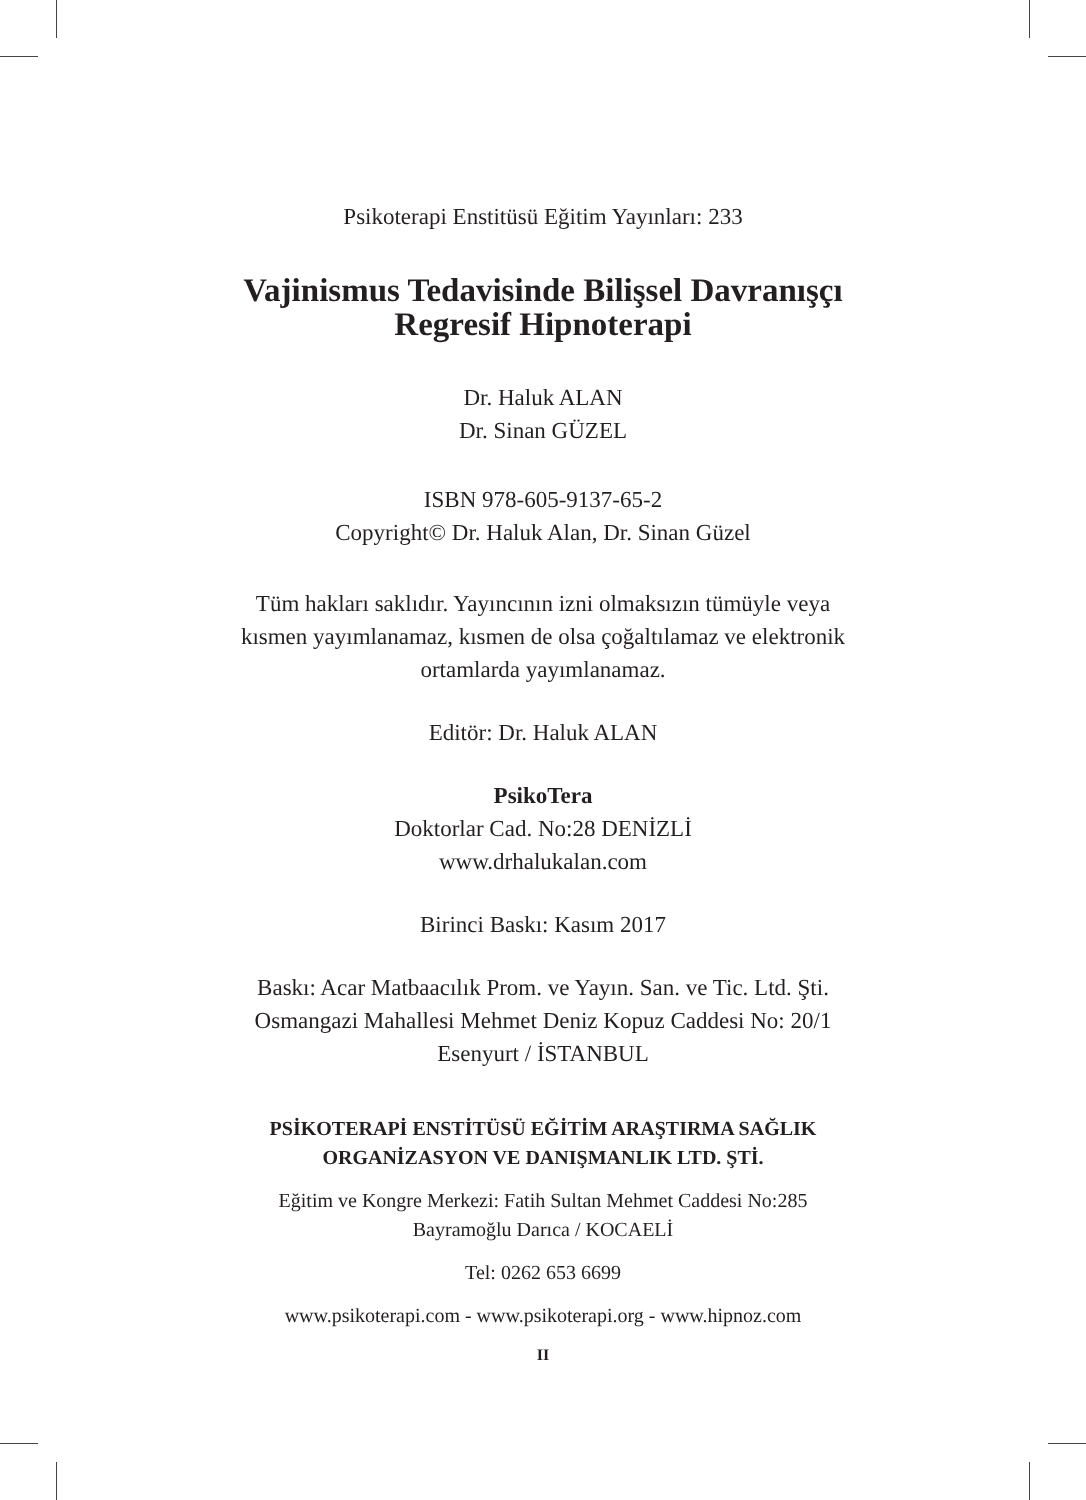Psikoterapi Enstitüsü Eğitim Yayınları: 233
Vajinismus Tedavisinde Bilişsel Davranışçı
Regresif Hipnoterapi
Dr. Haluk ALAN
Dr. Sinan GÜZEL
ISBN 978-605-9137-65-2
Copyright© Dr. Haluk Alan, Dr. Sinan Güzel
Tüm hakları saklıdır. Yayıncının izni olmaksızın tümüyle veya
kısmen yayımlanamaz, kısmen de olsa çoğaltılamaz ve elektronik
ortamlarda yayımlanamaz.
Editör: Dr. Haluk ALAN
PsikoTera
Doktorlar Cad. No:28 DENİZLİ
www.drhalukalan.com
Birinci Baskı: Kasım 2017
Baskı: Acar Matbaacılık Prom. ve Yayın. San. ve Tic. Ltd. Şti.
Osmangazi Mahallesi Mehmet Deniz Kopuz Caddesi No: 20/1
Esenyurt / İSTANBUL
PSİKOTERAPİ ENSTİTÜSÜ EĞİTİM ARAŞTIRMA SAĞLIK
ORGANİZASYON VE DANIŞMANLIK LTD. ŞTİ.
Eğitim ve Kongre Merkezi: Fatih Sultan Mehmet Caddesi No:285
Bayramoğlu Darıca / KOCAELİ
Tel: 0262 653 6699
www.psikoterapi.com - www.psikoterapi.org - www.hipnoz.com
II